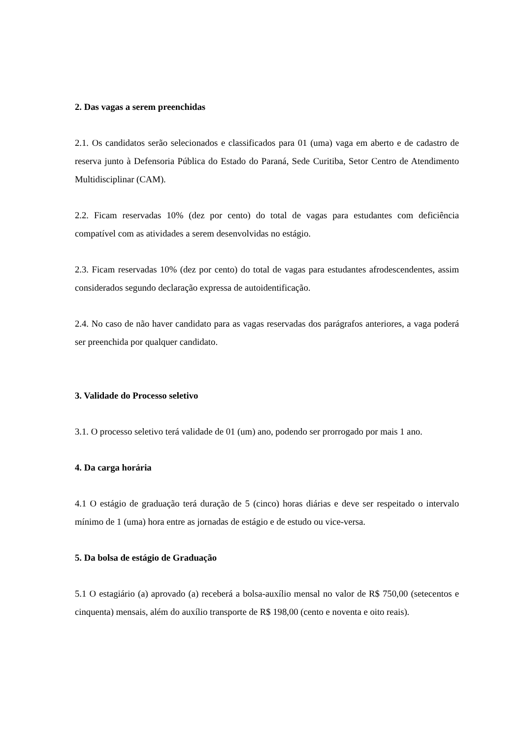2. Das vagas a serem preenchidas
2.1. Os candidatos serão selecionados e classificados para 01 (uma) vaga em aberto e de cadastro de reserva junto à Defensoria Pública do Estado do Paraná, Sede Curitiba, Setor Centro de Atendimento Multidisciplinar (CAM).
2.2. Ficam reservadas 10% (dez por cento) do total de vagas para estudantes com deficiência compatível com as atividades a serem desenvolvidas no estágio.
2.3. Ficam reservadas 10% (dez por cento) do total de vagas para estudantes afrodescendentes, assim considerados segundo declaração expressa de autoidentificação.
2.4. No caso de não haver candidato para as vagas reservadas dos parágrafos anteriores, a vaga poderá ser preenchida por qualquer candidato.
3. Validade do Processo seletivo
3.1. O processo seletivo terá validade de 01 (um) ano, podendo ser prorrogado por mais 1 ano.
4. Da carga horária
4.1 O estágio de graduação terá duração de 5 (cinco) horas diárias e deve ser respeitado o intervalo mínimo de 1 (uma) hora entre as jornadas de estágio e de estudo ou vice-versa.
5. Da bolsa de estágio de Graduação
5.1 O estagiário (a) aprovado (a) receberá a bolsa-auxílio mensal no valor de R$ 750,00 (setecentos e cinquenta) mensais, além do auxílio transporte de R$ 198,00 (cento e noventa e oito reais).